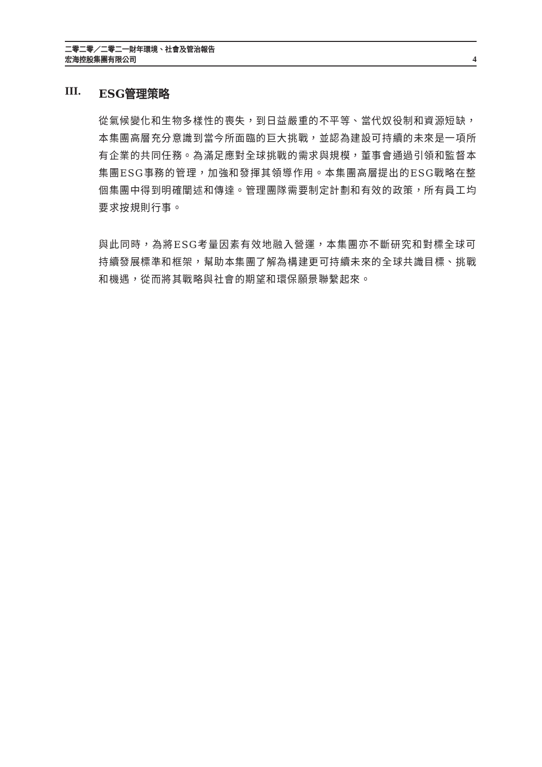二零二零／二零二一財年環境、社會及管治報告
宏海控股集團有限公司 4
III. ESG管理策略
從氣候變化和生物多樣性的喪失，到日益嚴重的不平等、當代奴役制和資源短缺，本集團高層充分意識到當今所面臨的巨大挑戰，並認為建設可持續的未來是一項所有企業的共同任務。為滿足應對全球挑戰的需求與規模，董事會通過引領和監督本集團ESG事務的管理，加強和發揮其領導作用。本集團高層提出的ESG戰略在整個集團中得到明確闡述和傳達。管理團隊需要制定計劃和有效的政策，所有員工均要求按規則行事。
與此同時，為將ESG考量因素有效地融入營運，本集團亦不斷研究和對標全球可持續發展標準和框架，幫助本集團了解為構建更可持續未來的全球共識目標、挑戰和機遇，從而將其戰略與社會的期望和環保願景聯繫起來。